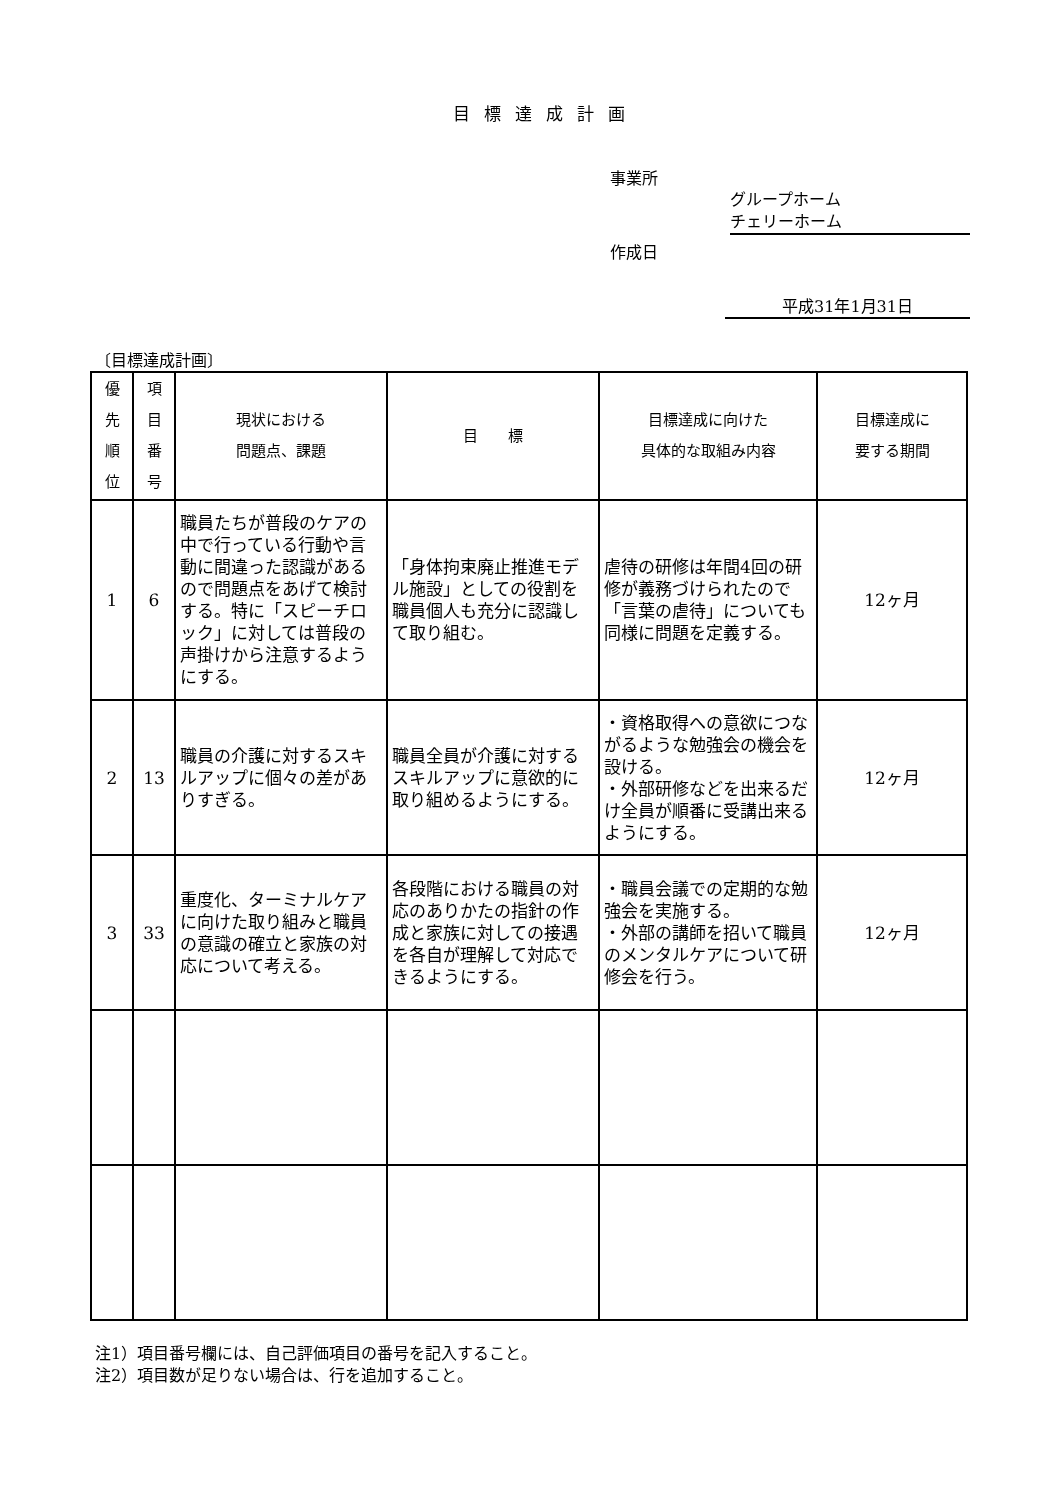目標達成計画
事業所
グループホーム
チェリーホーム
作成日
平成31年1月31日
〔目標達成計画〕
| 優 先 順 位 | 項 目 番 号 | 現状における 問題点、課題 | 目 標 | 目標達成に向けた 具体的な取組み内容 | 目標達成に 要する期間 |
| --- | --- | --- | --- | --- | --- |
| 1 | 6 | 職員たちが普段のケアの中で行っている行動や言動に間違った認識があるので問題点をあげて検討する。特に「スピーチロック」に対しては普段の声掛けから注意するようにする。 | 「身体拘束廃止推進モデル施設」としての役割を職員個人も充分に認識して取り組む。 | 虐待の研修は年間4回の研修が義務づけられたので「言葉の虐待」についても同様に問題を定義する。 | 12ヶ月 |
| 2 | 13 | 職員の介護に対するスキルアップに個々の差がありすぎる。 | 職員全員が介護に対するスキルアップに意欲的に取り組めるようにする。 | ・資格取得への意欲につながるような勉強会の機会を設ける。 ・外部研修などを出来るだけ全員が順番に受講出来るようにする。 | 12ヶ月 |
| 3 | 33 | 重度化、ターミナルケアに向けた取り組みと職員の意識の確立と家族の対応について考える。 | 各段階における職員の対応のありかたの指針の作成と家族に対しての接遇を各自が理解して対応できるようにする。 | ・職員会議での定期的な勉強会を実施する。 ・外部の講師を招いて職員のメンタルケアについて研修会を行う。 | 12ヶ月 |
注1）項目番号欄には、自己評価項目の番号を記入すること。
注2）項目数が足りない場合は、行を追加すること。